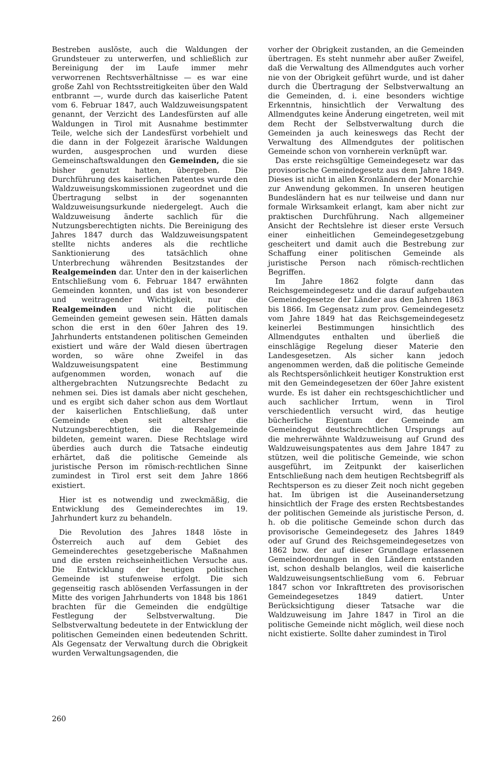Bestreben auslöste, auch die Waldungen der Grundsteuer zu unterwerfen, und schließlich zur Bereinigung der im Laufe immer mehr verworrenen Rechtsverhältnisse — es war eine große Zahl von Rechtsstreitigkeiten über den Wald entbrannt —, wurde durch das kaiserliche Patent vom 6. Februar 1847, auch Waldzuweisungspatent genannt, der Verzicht des Landesfürsten auf alle Waldungen in Tirol mit Ausnahme bestimmter Teile, welche sich der Landesfürst vorbehielt und die dann in der Folgezeit ärarische Waldungen wurden, ausgesprochen und wurden diese Gemeinschaftswaldungen den Gemeinden, die sie bisher genutzt hatten, übergeben. Die Durchführung des kaiserlichen Patentes wurde den Waldzuweisungskommissionen zugeordnet und die Übertragung selbst in der sogenannten Waldzuweisungsurkunde niedergelegt. Auch die Waldzuweisung änderte sachlich für die Nutzungsberechtigten nichts. Die Bereinigung des Jahres 1847 durch das Waldzuweisungspatent stellte nichts anderes als die rechtliche Sanktionierung des tatsächlich ohne Unterbrechung währenden Besitzstandes der Realgemeinden dar. Unter den in der kaiserlichen Entschließung vom 6. Februar 1847 erwähnten Gemeinden konnten, und das ist von besonderer und weitragender Wichtigkeit, nur die Realgemeinden und nicht die politischen Gemeinden gemeint gewesen sein. Hätten damals schon die erst in den 60er Jahren des 19. Jahrhunderts entstandenen politischen Gemeinden existiert und wäre der Wald diesen übertragen worden, so wäre ohne Zweifel in das Waldzuweisungspatent eine Bestimmung aufgenommen worden, wonach auf die althergebrachten Nutzungsrechte Bedacht zu nehmen sei. Dies ist damals aber nicht geschehen, und es ergibt sich daher schon aus dem Wortlaut der kaiserlichen Entschließung, daß unter Gemeinde eben seit altersher die Nutzungsberechtigten, die die Realgemeinde bildeten, gemeint waren. Diese Rechtslage wird überdies auch durch die Tatsache eindeutig erhärtet, daß die politische Gemeinde als juristische Person im römisch-rechtlichen Sinne zumindest in Tirol erst seit dem Jahre 1866 existiert.
Hier ist es notwendig und zweckmäßig, die Entwicklung des Gemeinderechtes im 19. Jahrhundert kurz zu behandeln.
Die Revolution des Jahres 1848 löste in Österreich auch auf dem Gebiet des Gemeinderechtes gesetzgeberische Maßnahmen und die ersten reichseinheitlichen Versuche aus. Die Entwicklung der heutigen politischen Gemeinde ist stufenweise erfolgt. Die sich gegenseitig rasch ablösenden Verfassungen in der Mitte des vorigen Jahrhunderts von 1848 bis 1861 brachten für die Gemeinden die endgültige Festlegung der Selbstverwaltung. Die Selbstverwaltung bedeutete in der Entwicklung der politischen Gemeinden einen bedeutenden Schritt. Als Gegensatz der Verwaltung durch die Obrigkeit wurden Verwaltungsagenden, die
vorher der Obrigkeit zustanden, an die Gemeinden übertragen. Es steht nunmehr aber außer Zweifel, daß die Verwaltung des Allmendgutes auch vorher nie von der Obrigkeit geführt wurde, und ist daher durch die Übertragung der Selbstverwaltung an die Gemeinden, d. i. eine besonders wichtige Erkenntnis, hinsichtlich der Verwaltung des Allmendgutes keine Änderung eingetreten, weil mit dem Recht der Selbstverwaltung durch die Gemeinden ja auch keineswegs das Recht der Verwaltung des Allmendgutes der politischen Gemeinde schon von vornherein verknüpft war.
Das erste reichsgültige Gemeindegesetz war das provisorische Gemeindegesetz aus dem Jahre 1849. Dieses ist nicht in allen Kronländern der Monarchie zur Anwendung gekommen. In unseren heutigen Bundesländern hat es nur teilweise und dann nur formale Wirksamkeit erlangt, kam aber nicht zur praktischen Durchführung. Nach allgemeiner Ansicht der Rechtslehre ist dieser erste Versuch einer einheitlichen Gemeindegesetzgebung gescheitert und damit auch die Bestrebung zur Schaffung einer politischen Gemeinde als juristische Person nach römisch-rechtlichen Begriffen.
Im Jahre 1862 folgte dann das Reichsgemeindegesetz und die darauf aufgebauten Gemeindegesetze der Länder aus den Jahren 1863 bis 1866. Im Gegensatz zum prov. Gemeindegesetz vom Jahre 1849 hat das Reichsgemeindegesetz keinerlei Bestimmungen hinsichtlich des Allmendgutes enthalten und überließ die einschlägige Regelung dieser Materie den Landesgesetzen. Als sicher kann jedoch angenommen werden, daß die politische Gemeinde als Rechtspersönlichkeit heutiger Konstruktion erst mit den Gemeindegesetzen der 60er Jahre existent wurde. Es ist daher ein rechtsgeschichtlicher und auch sachlicher Irrtum, wenn in Tirol verschiedentlich versucht wird, das heutige bücherliche Eigentum der Gemeinde am Gemeindegut deutschrechtlichen Ursprungs auf die mehrerwähnte Waldzuweisung auf Grund des Waldzuweisungspatentes aus dem Jahre 1847 zu stützen, weil die politische Gemeinde, wie schon ausgeführt, im Zeitpunkt der kaiserlichen Entschließung nach dem heutigen Rechtsbegriff als Rechtsperson es zu dieser Zeit noch nicht gegeben hat. Im übrigen ist die Auseinandersetzung hinsichtlich der Frage des ersten Rechtsbestandes der politischen Gemeinde als juristische Person, d. h. ob die politische Gemeinde schon durch das provisorische Gemeindegesetz des Jahres 1849 oder auf Grund des Reichsgemeindegesetzes von 1862 bzw. der auf dieser Grundlage erlassenen Gemeindeordnungen in den Ländern entstanden ist, schon deshalb belanglos, weil die kaiserliche Waldzuweisungsentschließung vom 6. Februar 1847 schon vor Inkrafttreten des provisorischen Gemeindegesetzes 1849 datiert. Unter Berücksichtigung dieser Tatsache war die Waldzuweisung im Jahre 1847 in Tirol an die politische Gemeinde nicht möglich, weil diese noch nicht existierte. Sollte daher zumindest in Tirol
260